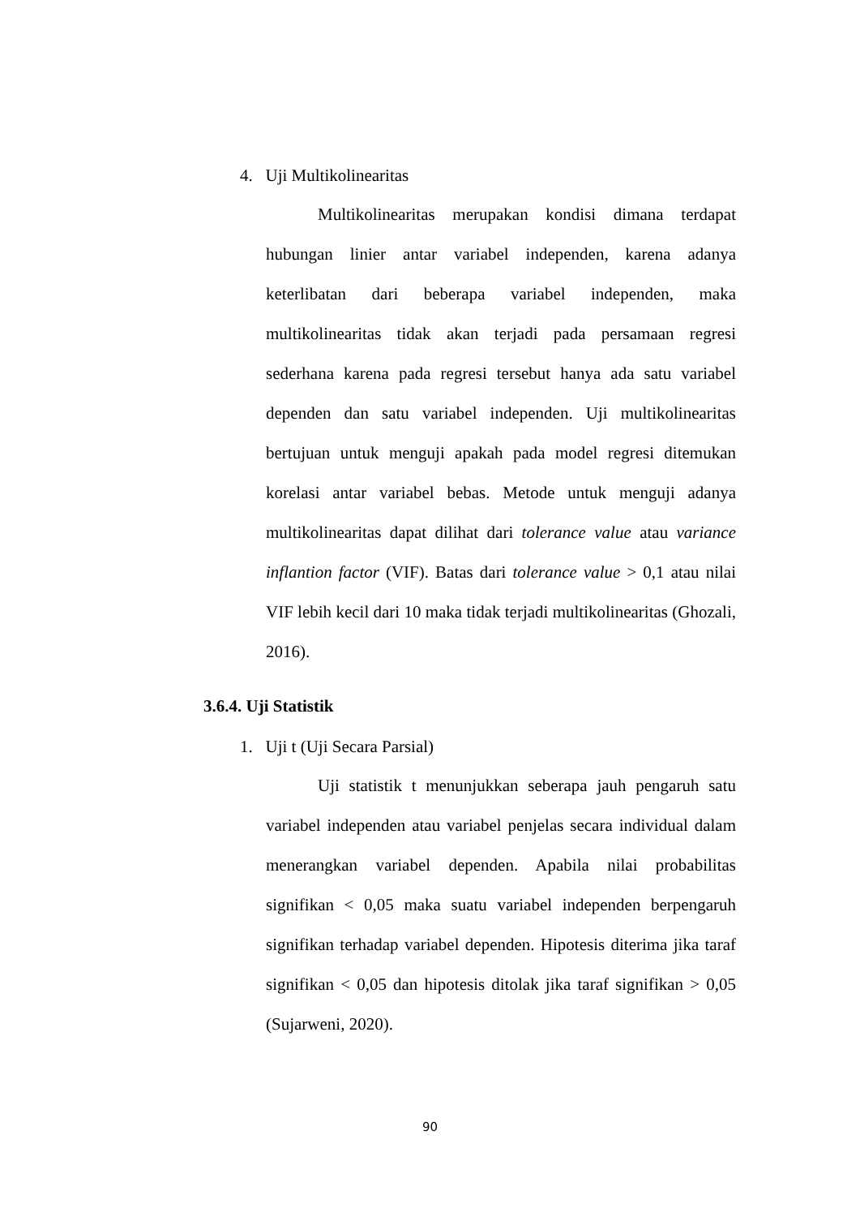4. Uji Multikolinearitas
Multikolinearitas merupakan kondisi dimana terdapat hubungan linier antar variabel independen, karena adanya keterlibatan dari beberapa variabel independen, maka multikolinearitas tidak akan terjadi pada persamaan regresi sederhana karena pada regresi tersebut hanya ada satu variabel dependen dan satu variabel independen. Uji multikolinearitas bertujuan untuk menguji apakah pada model regresi ditemukan korelasi antar variabel bebas. Metode untuk menguji adanya multikolinearitas dapat dilihat dari tolerance value atau variance inflantion factor (VIF). Batas dari tolerance value > 0,1 atau nilai VIF lebih kecil dari 10 maka tidak terjadi multikolinearitas (Ghozali, 2016).
3.6.4. Uji Statistik
1. Uji t (Uji Secara Parsial)
Uji statistik t menunjukkan seberapa jauh pengaruh satu variabel independen atau variabel penjelas secara individual dalam menerangkan variabel dependen. Apabila nilai probabilitas signifikan < 0,05 maka suatu variabel independen berpengaruh signifikan terhadap variabel dependen. Hipotesis diterima jika taraf signifikan < 0,05 dan hipotesis ditolak jika taraf signifikan > 0,05 (Sujarweni, 2020).
90